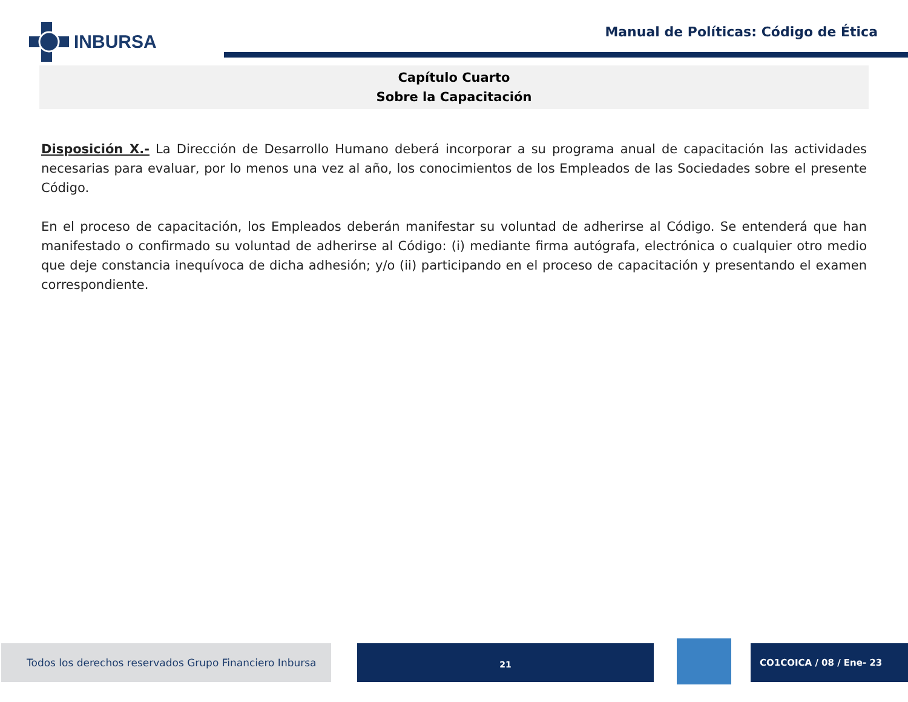INBURSA
Manual de Políticas: Código de Ética
Capítulo Cuarto
Sobre la Capacitación
Disposición X.- La Dirección de Desarrollo Humano deberá incorporar a su programa anual de capacitación las actividades necesarias para evaluar, por lo menos una vez al año, los conocimientos de los Empleados de las Sociedades sobre el presente Código.
En el proceso de capacitación, los Empleados deberán manifestar su voluntad de adherirse al Código. Se entenderá que han manifestado o confirmado su voluntad de adherirse al Código: (i) mediante firma autógrafa, electrónica o cualquier otro medio que deje constancia inequívoca de dicha adhesión; y/o (ii) participando en el proceso de capacitación y presentando el examen correspondiente.
Todos los derechos reservados Grupo Financiero Inbursa
21 CO1COICA / 08 / Ene- 23